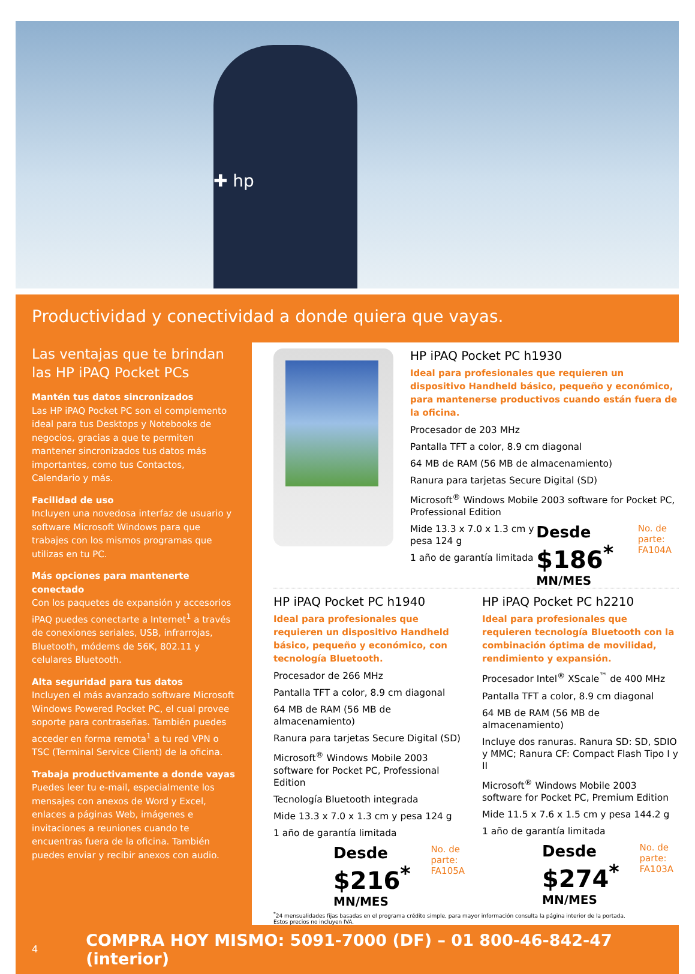✚ hp
Productividad y conectividad a donde quiera que vayas.
Las ventajas que te brindan las HP iPAQ Pocket PCs
Mantén tus datos sincronizados
Las HP iPAQ Pocket PC son el complemento ideal para tus Desktops y Notebooks de negocios, gracias a que te permiten mantener sincronizados tus datos más importantes, como tus Contactos, Calendario y más.
Facilidad de uso
Incluyen una novedosa interfaz de usuario y software Microsoft Windows para que trabajes con los mismos programas que utilizas en tu PC.
Más opciones para mantenerte conectado
Con los paquetes de expansión y accesorios iPAQ puedes conectarte a Internet<sup>1</sup> a través de conexiones seriales, USB, infrarrojas, Bluetooth, módems de 56K, 802.11 y celulares Bluetooth.
Alta seguridad para tus datos
Incluyen el más avanzado software Microsoft Windows Powered Pocket PC, el cual provee soporte para contraseñas. También puedes acceder en forma remota<sup>1</sup> a tu red VPN o TSC (Terminal Service Client) de la oficina.
Trabaja productivamente a donde vayas
Puedes leer tu e-mail, especialmente los mensajes con anexos de Word y Excel, enlaces a páginas Web, imágenes e invitaciones a reuniones cuando te encuentras fuera de la oficina. También puedes enviar y recibir anexos con audio.
HP iPAQ Pocket PC h1930
Ideal para profesionales que requieren un dispositivo Handheld básico, pequeño y económico, para mantenerse productivos cuando están fuera de la oficina.
Procesador de 203 MHz
Pantalla TFT a color, 8.9 cm diagonal
64 MB de RAM (56 MB de almacenamiento)
Ranura para tarjetas Secure Digital (SD)
Microsoft<sup>®</sup> Windows Mobile 2003 software for Pocket PC, Professional Edition
Mide 13.3 x 7.0 x 1.3 cm y pesa 124 g
1 año de garantía limitada
Desde
$186<sup>*</sup> MN/MES
No. de parte:
FA104A
HP iPAQ Pocket PC h1940
Ideal para profesionales que requieren un dispositivo Handheld básico, pequeño y económico, con tecnología Bluetooth.
Procesador de 266 MHz
Pantalla TFT a color, 8.9 cm diagonal
64 MB de RAM (56 MB de almacenamiento)
Ranura para tarjetas Secure Digital (SD)
Microsoft<sup>®</sup> Windows Mobile 2003 software for Pocket PC, Professional Edition
Tecnología Bluetooth integrada
Mide 13.3 x 7.0 x 1.3 cm y pesa 124 g
1 año de garantía limitada
Desde
$216<sup>*</sup> MN/MES
No. de parte:
FA105A
HP iPAQ Pocket PC h2210
Ideal para profesionales que requieren tecnología Bluetooth con la combinación óptima de movilidad, rendimiento y expansión.
Procesador Intel<sup>®</sup> XScale<sup>™</sup> de 400 MHz
Pantalla TFT a color, 8.9 cm diagonal
64 MB de RAM (56 MB de almacenamiento)
Incluye dos ranuras. Ranura SD: SD, SDIO y MMC; Ranura CF: Compact Flash Tipo I y II
Microsoft<sup>®</sup> Windows Mobile 2003 software for Pocket PC, Premium Edition
Mide 11.5 x 7.6 x 1.5 cm y pesa 144.2 g
1 año de garantía limitada
Desde
$274<sup>*</sup> MN/MES
No. de parte:
FA103A
<sup>*</sup> 24 mensualidades fijas basadas en el programa crédito simple, para mayor información consulta la página interior de la portada.
Estos precios no incluyen IVA.
4 COMPRA HOY MISMO: 5091-7000 (DF) – 01 800-46-842-47 (interior)